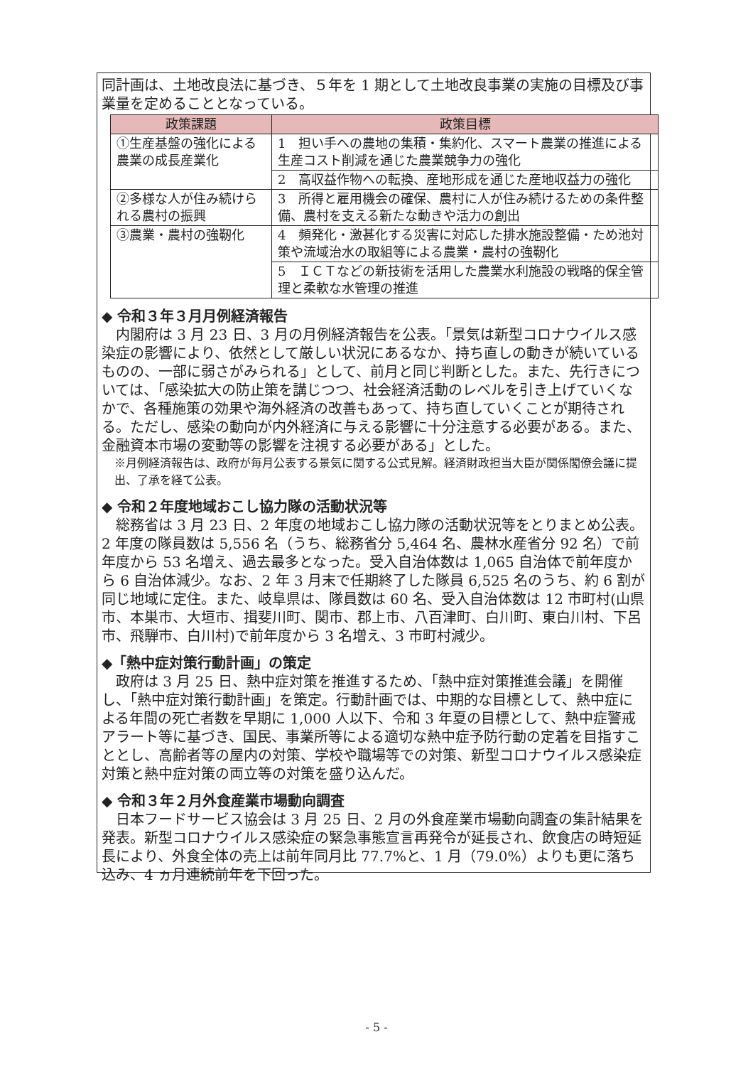同計画は、土地改良法に基づき、５年を 1 期として土地改良事業の実施の目標及び事業量を定めることとなっている。
| 政策課題 | 政策目標 |
| --- | --- |
| ①生産基盤の強化による農業の成長産業化 | 1 担い手への農地の集積・集約化、スマート農業の推進による生産コスト削減を通じた農業競争力の強化 |
| | 2 高収益作物への転換、産地形成を通じた産地収益力の強化 |
| ②多様な人が住み続けられる農村の振興 | 3 所得と雇用機会の確保、農村に人が住み続けるための条件整備、農村を支える新たな動きや活力の創出 |
| ③農業・農村の強靭化 | 4 頻発化・激甚化する災害に対応した排水施設整備・ため池対策や流域治水の取組等による農業・農村の強靭化 |
| | 5 ＩＣＴなどの新技術を活用した農業水利施設の戦略的保全管理と柔軟な水管理の推進 |
◆ 令和３年３月月例経済報告
内閣府は 3 月 23 日、3 月の月例経済報告を公表。「景気は新型コロナウイルス感染症の影響により、依然として厳しい状況にあるなか、持ち直しの動きが続いているものの、一部に弱さがみられる」として、前月と同じ判断とした。また、先行きについては、「感染拡大の防止策を講じつつ、社会経済活動のレベルを引き上げていくなかで、各種施策の効果や海外経済の改善もあって、持ち直していくことが期待される。ただし、感染の動向が内外経済に与える影響に十分注意する必要がある。また、金融資本市場の変動等の影響を注視する必要がある」とした。
※月例経済報告は、政府が毎月公表する景気に関する公式見解。経済財政担当大臣が関係閣僚会議に提出、了承を経て公表。
◆ 令和２年度地域おこし協力隊の活動状況等
総務省は 3 月 23 日、2 年度の地域おこし協力隊の活動状況等をとりまとめ公表。2 年度の隊員数は 5,556 名（うち、総務省分 5,464 名、農林水産省分 92 名）で前年度から 53 名増え、過去最多となった。受入自治体数は 1,065 自治体で前年度から 6 自治体減少。なお、2 年 3 月末で任期終了した隊員 6,525 名のうち、約 6 割が同じ地域に定住。また、岐阜県は、隊員数は 60 名、受入自治体数は 12 市町村(山県市、本巣市、大垣市、揖斐川町、関市、郡上市、八百津町、白川町、東白川村、下呂市、飛騨市、白川村)で前年度から 3 名増え、3 市町村減少。
◆「熱中症対策行動計画」の策定
政府は 3 月 25 日、熱中症対策を推進するため、「熱中症対策推進会議」を開催し、「熱中症対策行動計画」を策定。行動計画では、中期的な目標として、熱中症による年間の死亡者数を早期に 1,000 人以下、令和 3 年夏の目標として、熱中症警戒アラート等に基づき、国民、事業所等による適切な熱中症予防行動の定着を目指すこととし、高齢者等の屋内の対策、学校や職場等での対策、新型コロナウイルス感染症対策と熱中症対策の両立等の対策を盛り込んだ。
◆ 令和３年２月外食産業市場動向調査
日本フードサービス協会は 3 月 25 日、2 月の外食産業市場動向調査の集計結果を発表。新型コロナウイルス感染症の緊急事態宣言再発令が延長され、飲食店の時短延長により、外食全体の売上は前年同月比 77.7%と、1 月（79.0%）よりも更に落ち込み、4 ヵ月連続前年を下回った。
- 5 -